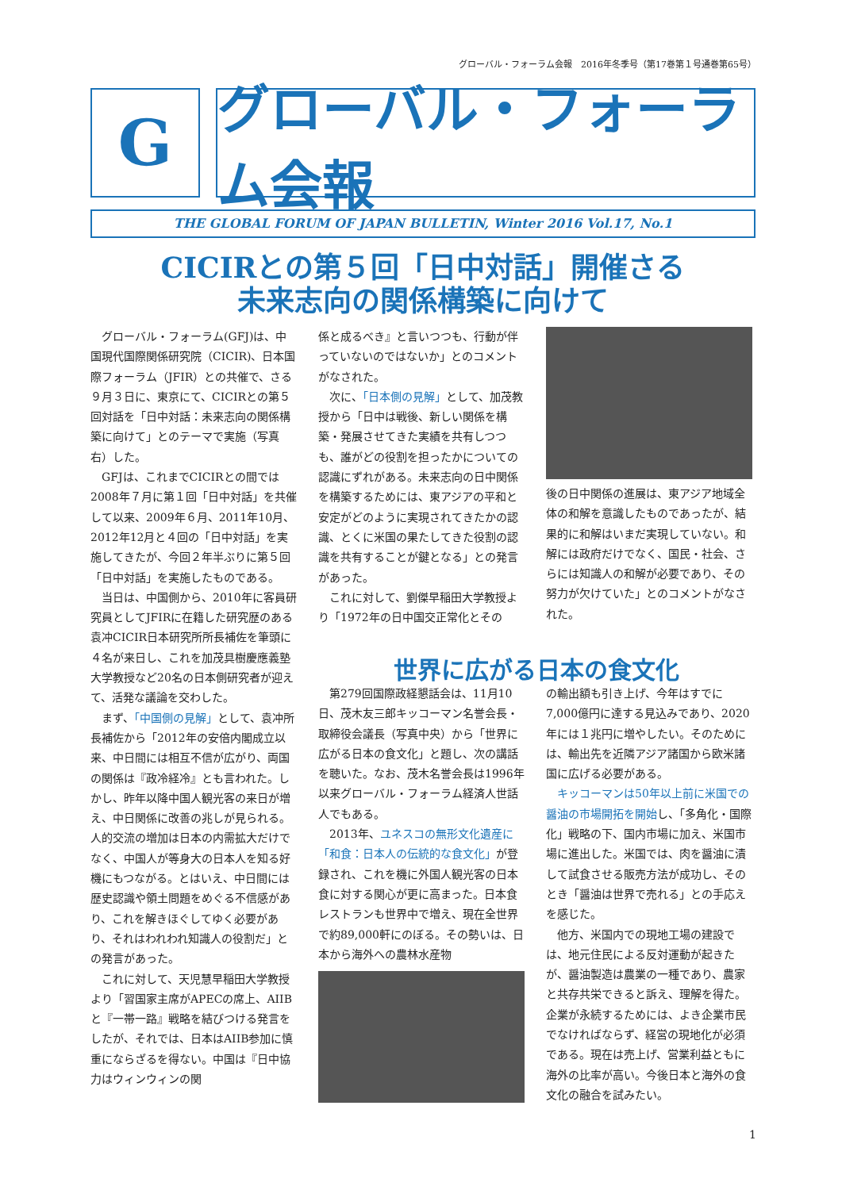グローバル・フォーラム会報　2016年冬季号（第17巻第１号通巻第65号）
G
グローバル・フォーラム会報
THE GLOBAL FORUM OF JAPAN BULLETIN, Winter 2016 Vol.17, No.1
CICIRとの第５回「日中対話」開催さる
未来志向の関係構築に向けて
グローバル・フォーラム(GFJ)は、中国現代国際関係研究院（CICIR)、日本国際フォーラム（JFIR）との共催で、さる９月３日に、東京にて、CICIRとの第５回対話を「日中対話：未来志向の関係構築に向けて」とのテーマで実施（写真右）した。
GFJは、これまでCICIRとの間では2008年７月に第１回「日中対話」を共催して以来、2009年６月、2011年10月、2012年12月と４回の「日中対話」を実施してきたが、今回２年半ぶりに第５回「日中対話」を実施したものである。
当日は、中国側から、2010年に客員研究員としてJFIRに在籍した研究歴のある袁冲CICIR日本研究所所長補佐を筆頭に４名が来日し、これを加茂具樹慶應義塾大学教授など20名の日本側研究者が迎えて、活発な議論を交わした。
まず、「中国側の見解」として、袁冲所長補佐から「2012年の安倍内閣成立以来、中日間には相互不信が広がり、両国の関係は『政冷経冷』とも言われた。しかし、昨年以降中国人観光客の来日が増え、中日関係に改善の兆しが見られる。人的交流の増加は日本の内需拡大だけでなく、中国人が等身大の日本人を知る好機にもつながる。とはいえ、中日間には歴史認識や領土問題をめぐる不信感があり、これを解きほぐしてゆく必要があり、それはわれわれ知識人の役割だ」との発言があった。
これに対して、天児慧早稲田大学教授より「習国家主席がAPECの席上、AIIBと『一帯一路』戦略を結びつける発言をしたが、それでは、日本はAIIB参加に慎重にならざるを得ない。中国は『日中協力はウィンウィンの関
係と成るべき』と言いつつも、行動が伴っていないのではないか」とのコメントがなされた。
次に、「日本側の見解」として、加茂教授から「日中は戦後、新しい関係を構築・発展させてきた実績を共有しつつも、誰がどの役割を担ったかについての認識にずれがある。未来志向の日中関係を構築するためには、東アジアの平和と安定がどのように実現されてきたかの認識、とくに米国の果たしてきた役割の認識を共有することが鍵となる」との発言があった。
これに対して、劉傑早稲田大学教授より「1972年の日中国交正常化とその
後の日中関係の進展は、東アジア地域全体の和解を意識したものであったが、結果的に和解はいまだ実現していない。和解には政府だけでなく、国民・社会、さらには知識人の和解が必要であり、その努力が欠けていた」とのコメントがなされた。
世界に広がる日本の食文化
第279回国際政経懇話会は、11月10日、茂木友三郎キッコーマン名誉会長・取締役会議長（写真中央）から「世界に広がる日本の食文化」と題し、次の講話を聴いた。なお、茂木名誉会長は1996年以来グローバル・フォーラム経済人世話人でもある。
2013年、ユネスコの無形文化遺産に「和食：日本人の伝統的な食文化」が登録され、これを機に外国人観光客の日本食に対する関心が更に高まった。日本食レストランも世界中で増え、現在全世界で約89,000軒にのぼる。その勢いは、日本から海外への農林水産物
の輸出額も引き上げ、今年はすでに7,000億円に達する見込みであり、2020年には１兆円に増やしたい。そのためには、輸出先を近隣アジア諸国から欧米諸国に広げる必要がある。
キッコーマンは50年以上前に米国での醤油の市場開拓を開始し、「多角化・国際化」戦略の下、国内市場に加え、米国市場に進出した。米国では、肉を醤油に漬して試食させる販売方法が成功し、そのとき「醤油は世界で売れる」との手応えを感じた。
他方、米国内での現地工場の建設では、地元住民による反対運動が起きたが、醤油製造は農業の一種であり、農家と共存共栄できると訴え、理解を得た。企業が永続するためには、よき企業市民でなければならず、経営の現地化が必須である。現在は売上げ、営業利益ともに海外の比率が高い。今後日本と海外の食文化の融合を試みたい。
1